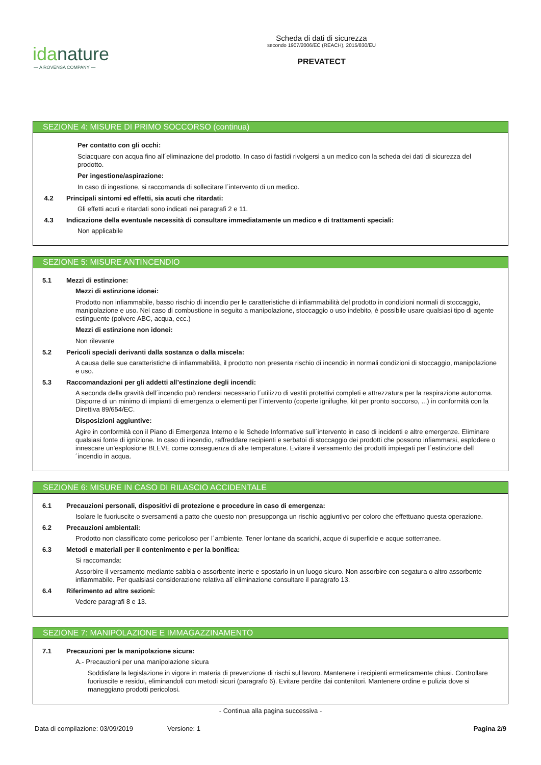idanature
— A ROVENSA COMPANY —
Scheda di dati di sicurezza
secondo 1907/2006/EC (REACH), 2015/830/EU
PREVATECT
SEZIONE 4: MISURE DI PRIMO SOCCORSO (continua)
Per contatto con gli occhi:
Sciacquare con acqua fino all´eliminazione del prodotto. In caso di fastidi rivolgersi a un medico con la scheda dei dati di sicurezza del prodotto.
Per ingestione/aspirazione:
In caso di ingestione, si raccomanda di sollecitare l´intervento di un medico.
4.2 Principali sintomi ed effetti, sia acuti che ritardati:
Gli effetti acuti e ritardati sono indicati nei paragrafi 2 e 11.
4.3 Indicazione della eventuale necessità di consultare immediatamente un medico e di trattamenti speciali:
Non applicabile
SEZIONE 5: MISURE ANTINCENDIO
5.1 Mezzi di estinzione:
Mezzi di estinzione idonei:
Prodotto non infiammabile, basso rischio di incendio per le caratteristiche di infiammabilità del prodotto in condizioni normali di stoccaggio, manipolazione e uso. Nel caso di combustione in seguito a manipolazione, stoccaggio o uso indebito, è possibile usare qualsiasi tipo di agente estinguente (polvere ABC, acqua, ecc.)
Mezzi di estinzione non idonei:
Non rilevante
5.2 Pericoli speciali derivanti dalla sostanza o dalla miscela:
A causa delle sue caratteristiche di infiammabilità, il prodotto non presenta rischio di incendio in normali condizioni di stoccaggio, manipolazione e uso.
5.3 Raccomandazioni per gli addetti all’estinzione degli incendi:
A seconda della gravità dell´incendio può rendersi necessario l´utilizzo di vestiti protettivi completi e attrezzatura per la respirazione autonoma. Disporre di un minimo di impianti di emergenza o elementi per l´intervento (coperte ignifughe, kit per pronto soccorso, ...) in conformità con la Direttiva 89/654/EC.
Disposizioni aggiuntive:
Agire in conformità con il Piano di Emergenza Interno e le Schede Informative sull´intervento in caso di incidenti e altre emergenze. Eliminare qualsiasi fonte di ignizione. In caso di incendio, raffreddare recipienti e serbatoi di stoccaggio dei prodotti che possono infiammarsi, esplodere o innescare un’esplosione BLEVE come conseguenza di alte temperature. Evitare il versamento dei prodotti impiegati per l´estinzione dell´incendio in acqua.
SEZIONE 6: MISURE IN CASO DI RILASCIO ACCIDENTALE
6.1 Precauzioni personali, dispositivi di protezione e procedure in caso di emergenza:
Isolare le fuoriuscite o sversamenti a patto che questo non presupponga un rischio aggiuntivo per coloro che effettuano questa operazione.
6.2 Precauzioni ambientali:
Prodotto non classificato come pericoloso per l´ambiente. Tener lontane da scarichi, acque di superficie e acque sotterranee.
6.3 Metodi e materiali per il contenimento e per la bonifica:
Si raccomanda:
Assorbire il versamento mediante sabbia o assorbente inerte e spostarlo in un luogo sicuro. Non assorbire con segatura o altro assorbente infiammabile. Per qualsiasi considerazione relativa all´eliminazione consultare il paragrafo 13.
6.4 Riferimento ad altre sezioni:
Vedere paragrafi 8 e 13.
SEZIONE 7: MANIPOLAZIONE E IMMAGAZZINAMENTO
7.1 Precauzioni per la manipolazione sicura:
A.- Precauzioni per una manipolazione sicura
Soddisfare la legislazione in vigore in materia di prevenzione di rischi sul lavoro. Mantenere i recipienti ermeticamente chiusi. Controllare fuoriuscite e residui, eliminandoli con metodi sicuri (paragrafo 6). Evitare perdite dai contenitori. Mantenere ordine e pulizia dove si maneggiano prodotti pericolosi.
- Continua alla pagina successiva -
Data di compilazione: 03/09/2019 Versione: 1 Pagina 2/9